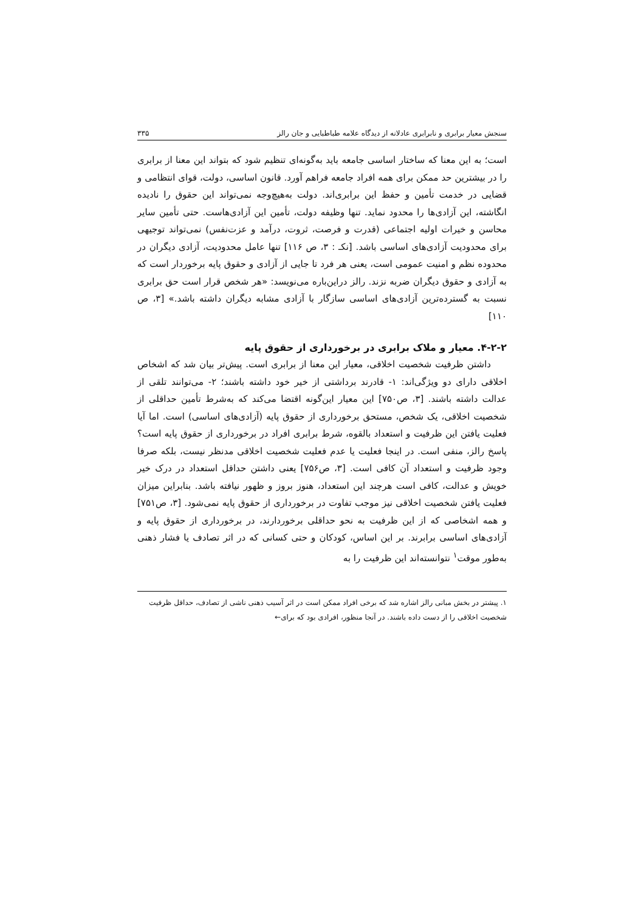سنجش معیار برابری و نابرابری عادلانه از دیدگاه علامه طباطبایی و جان رالز ۳۳۵
است؛ به این معنا که ساختار اساسی جامعه باید به‌گونه‌ای تنظیم شود که بتواند این معنا از برابری را در بیشترین حد ممکن برای همه افراد جامعه فراهم آورد. قانون اساسی، دولت، قوای انتظامی و قضایی در خدمت تأمین و حفظ این برابری‌اند. دولت به‌هیچ‌وجه نمی‌تواند این حقوق را نادیده انگاشته، این آزادی‌ها را محدود نماید. تنها وظیفه دولت، تأمین این آزادی‌هاست. حتی تأمین سایر محاسن و خیرات اولیه اجتماعی (قدرت و فرصت، ثروت، درآمد و عزت‌نفس) نمی‌تواند توجیهی برای محدودیت آزادی‌های اساسی باشد. [نکـ : ۳، ص ۱۱۶] تنها عامل محدودیت، آزادی دیگران در محدوده نظم و امنیت عمومی است، یعنی هر فرد تا جایی از آزادی و حقوق پایه برخوردار است که به آزادی و حقوق دیگران ضربه نزند. رالز دراین‌باره می‌نویسد: «هر شخص قرار است حق برابری نسبت به گسترده‌ترین آزادی‌های اساسی سازگار با آزادی مشابه دیگران داشته باشد.» [۳، ص ۱۱۰]
۴-۲-۲. معیار و ملاک برابری در برخورداری از حقوق پایه
داشتن ظرفیت شخصیت اخلاقی، معیار این معنا از برابری است. پیش‌تر بیان شد که اشخاص اخلاقی دارای دو ویژگی‌اند: ۱- قادرند برداشتی از خیر خود داشته باشند؛ ۲- می‌توانند تلقی از عدالت داشته باشند. [۳، ص۷۵۰] این معیار این‌گونه اقتضا می‌کند که به‌شرط تأمین حداقلی از شخصیت اخلاقی، یک شخص، مستحق برخورداری از حقوق پایه (آزادی‌های اساسی) است. اما آیا فعلیت یافتن این ظرفیت و استعداد بالقوه، شرط برابری افراد در برخورداری از حقوق پایه است؟ پاسخ رالز، منفی است. در اینجا فعلیت یا عدم فعلیت شخصیت اخلاقی مدنظر نیست، بلکه صرفا وجود ظرفیت و استعداد آن کافی است. [۳، ص۷۵۶] یعنی داشتن حداقل استعداد در درک خیر خویش و عدالت، کافی است هرچند این استعداد، هنوز بروز و ظهور نیافته باشد. بنابراین میزان فعلیت یافتن شخصیت اخلاقی نیز موجب تفاوت در برخورداری از حقوق پایه نمی‌شود. [۳، ص۷۵۱] و همه اشخاصی که از این ظرفیت به نحو حداقلی برخوردارند، در برخورداری از حقوق پایه و آزادی‌های اساسی برابرند. بر این اساس، کودکان و حتی کسانی که در اثر تصادف یا فشار ذهنی به‌طور موقت<sup>۱</sup> نتوانسته‌اند این ظرفیت را به
۱. پیشتر در بخش مبانی رالز اشاره شد که برخی افراد ممکن است در اثر آسیب ذهنی ناشی از تصادف، حداقل ظرفیت شخصیت اخلاقی را از دست داده باشند. در آنجا منظور، افرادی بود که برای←